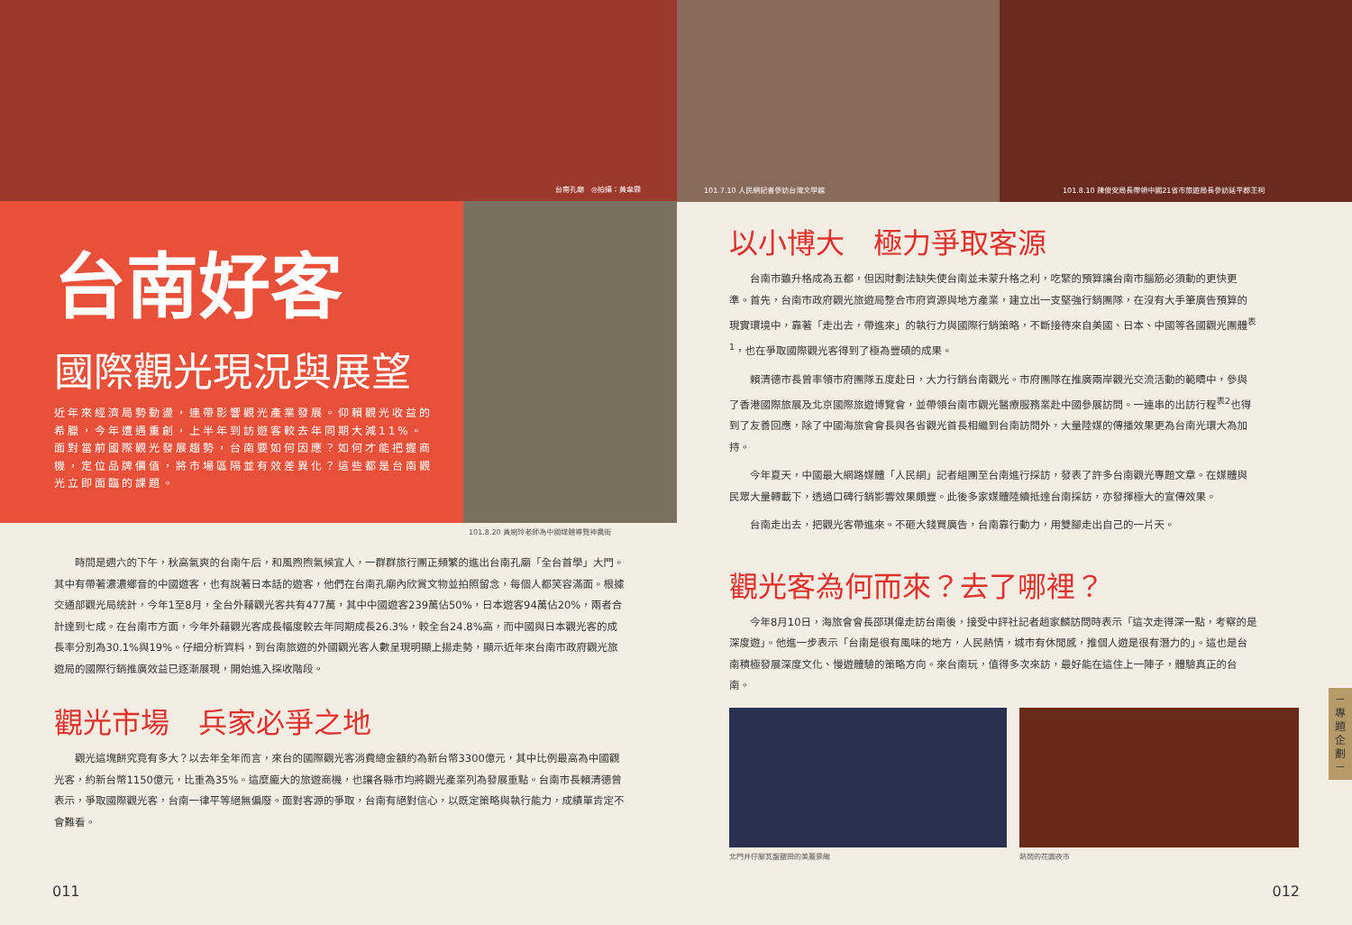台南孔廟　◎拍攝：黃韋霖
台南好客
國際觀光現況與展望
近年來經濟局勢動盪，連帶影響觀光產業發展。仰賴觀光收益的希臘，今年遭遇重創，上半年到訪遊客較去年同期大減11%。面對當前國際觀光發展趨勢，台南要如何因應？如何才能把握商機，定位品牌價值，將市場區隔並有效差異化？這些都是台南觀光立即面臨的課題。
101.8.20 黃婉玲老師為中國媒體導覽神農街
時間是週六的下午，秋高氣爽的台南午后，和風煦煦氣候宜人，一群群旅行團正頻繁的進出台南孔廟「全台首學」大門。其中有帶著濃濃鄉音的中國遊客，也有說著日本話的遊客，他們在台南孔廟內欣賞文物並拍照留念，每個人都笑容滿面。根據交通部觀光局統計，今年1至8月，全台外藉觀光客共有477萬，其中中國遊客239萬佔50%，日本遊客94萬佔20%，兩者合計達到七成。在台南市方面，今年外藉觀光客成長幅度較去年同期成長26.3%，較全台24.8%高，而中國與日本觀光客的成長率分別為30.1%與19%。仔細分析資料，到台南旅遊的外國觀光客人數呈現明顯上揚走勢，顯示近年來台南市政府觀光旅遊局的國際行銷推廣效益已逐漸展現，開始進入採收階段。
觀光市場　兵家必爭之地
觀光這塊餅究竟有多大？以去年全年而言，來台的國際觀光客消費總金額約為新台幣3300億元，其中比例最高為中國觀光客，約新台幣1150億元，比重為35%。這麼龐大的旅遊商機，也讓各縣市均將觀光產業列為發展重點。台南市長賴清德曾表示，爭取國際觀光客，台南一律平等絕無偏廢。面對客源的爭取，台南有絕對信心，以既定策略與執行能力，成績單肯定不會難看。
011
101.7.10 人民網記者參訪台灣文學館
101.8.10 陳俊安局長帶領中國21省市旅遊局長參訪延平郡王祠
以小博大　極力爭取客源
台南市雖升格成為五都，但因財劃法缺失使台南並未蒙升格之利，吃緊的預算讓台南市腦筋必須動的更快更準。首先，台南市政府觀光旅遊局整合市府資源與地方產業，建立出一支堅強行銷團隊，在沒有大手筆廣告預算的現實環境中，靠著「走出去，帶進來」的執行力與國際行銷策略，不斷接待來自美國、日本、中國等各國觀光團體<sup>表1</sup>，也在爭取國際觀光客得到了極為豐碩的成果。
賴清德市長曾率領市府團隊五度赴日，大力行銷台南觀光。市府團隊在推廣兩岸觀光交流活動的範疇中，參與了香港國際旅展及北京國際旅遊博覽會，並帶領台南市觀光醫療服務業赴中國參展訪問。一連串的出訪行程<sup>表2</sup>也得到了友善回應，除了中國海旅會會長與各省觀光首長相繼到台南訪問外，大量陸媒的傳播效果更為台南光環大為加持。
今年夏天，中國最大網路媒體「人民網」記者組團至台南進行採訪，發表了許多台南觀光專題文章。在媒體與民眾大量轉載下，透過口碑行銷影響效果頗豐。此後多家媒體陸續抵達台南採訪，亦發揮極大的宣傳效果。
台南走出去，把觀光客帶進來。不砸大錢買廣告，台南靠行動力，用雙腳走出自己的一片天。
觀光客為何而來？去了哪裡？
今年8月10日，海旅會會長邵琪偉走訪台南後，接受中評社記者趙家麟訪問時表示「這次走得深一點，考察的是深度遊」。他進一步表示「台南是很有風味的地方，人民熱情，城市有休閒感，推個人遊是很有潛力的」。這也是台南積極發展深度文化、慢遊體驗的策略方向。來台南玩，值得多次來訪，最好能在這住上一陣子，體驗真正的台南。
北門井仔腳瓦盤鹽田的美麗景緻 熱鬧的花園夜市
－
專
題
企
劃
－
012